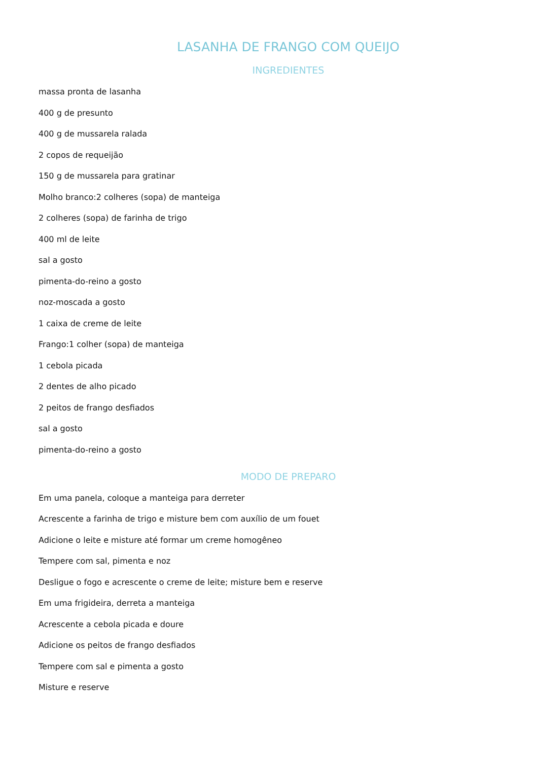LASANHA DE FRANGO COM QUEIJO
INGREDIENTES
massa pronta de lasanha
400 g de presunto
400 g de mussarela ralada
2 copos de requeijão
150 g de mussarela para gratinar
Molho branco:2 colheres (sopa) de manteiga
2 colheres (sopa) de farinha de trigo
400 ml de leite
sal a gosto
pimenta-do-reino a gosto
noz-moscada a gosto
1 caixa de creme de leite
Frango:1 colher (sopa) de manteiga
1 cebola picada
2 dentes de alho picado
2 peitos de frango desfiados
sal a gosto
pimenta-do-reino a gosto
MODO DE PREPARO
Em uma panela, coloque a manteiga para derreter
Acrescente a farinha de trigo e misture bem com auxílio de um fouet
Adicione o leite e misture até formar um creme homogêneo
Tempere com sal, pimenta e noz
Desligue o fogo e acrescente o creme de leite; misture bem e reserve
Em uma frigideira, derreta a manteiga
Acrescente a cebola picada e doure
Adicione os peitos de frango desfiados
Tempere com sal e pimenta a gosto
Misture e reserve